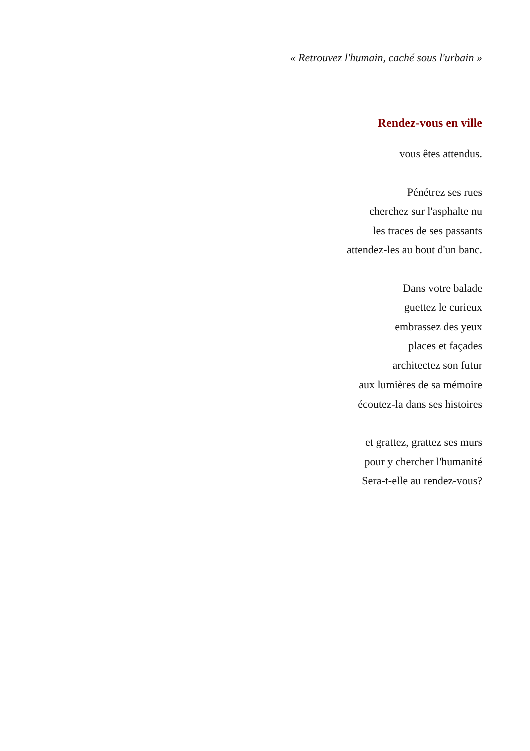« Retrouvez l'humain, caché sous l'urbain »
Rendez-vous en ville
vous êtes attendus.
Pénétrez ses rues
cherchez sur l'asphalte nu
les traces de ses passants
attendez-les au bout d'un banc.
Dans votre balade
guettez le curieux
embrassez des yeux
places et façades
architectez son futur
aux lumières de sa mémoire
écoutez-la dans ses histoires
et grattez, grattez ses murs
pour y chercher l'humanité
Sera-t-elle au rendez-vous?